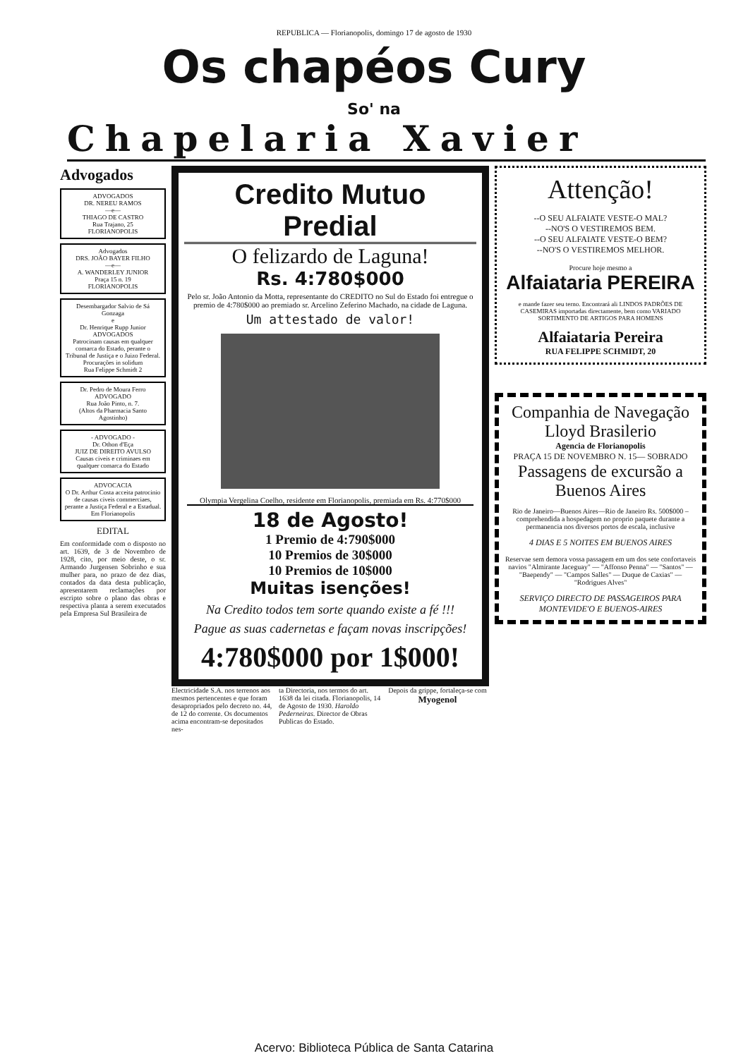REPUBLICA — Florianopolis, domingo 17 de agosto de 1930
Os chapéos Cury
So' na
Chapelaria Xavier
Advogados
ADVOGADOS
DR. NEREU RAMOS
—e—
THIAGO DE CASTRO
Rua Trajano, 25
FLORIANOPOLIS
Advogados
DRS. JOÃO BAYER FILHO
—e—
A. WANDERLEY JUNIOR
Praça 15 n. 19
FLORIANOPOLIS
Desembargador Salvio de Sá Gonzaga
e
Dr. Henrique Rupp Junior
ADVOGADOS
Patrocinam causas em qualquer comarca do Estado, perante o Tribunal de Justiça e o Juizo Federal. Procurações in solidum
Rua Felippe Schmidt 2
Dr. Pedro de Moura Ferro
ADVOGADO
Rua João Pinto, n. 7.
(Altos da Pharmacia Santo Agostinho)
- ADVOGADO -
Dr. Othon d'Eça
JUIZ DE DIREITO AVULSO
Causas civeis e criminaes em qualquer comarca do Estado
ADVOCACIA
O Dr. Arthur Costa acceita patrocinio de causas civeis commerciaes, perante a Justiça Federal e a Estadual.
Em Florianopolis
EDITAL
Em conformidade com o disposto no art. 1639, de 3 de Novembro de 1928, cito, por meio deste, o sr. Armando Jurgensen Sobrinho e sua mulher para, no prazo de dez dias, contados da data desta publicação, apresentarem reclamações por escripto sobre o plano das obras e respectiva planta a serem executados pela Empresa Sul Brasileira de
Credito Mutuo Predial
O felizardo de Laguna!
Rs. 4:780$000
Pelo sr. João Antonio da Motta, representante do CREDITO no Sul do Estado foi entregue o premio de 4:780$000 ao premiado sr. Arcelino Zeferino Machado, na cidade de Laguna.
Um attestado de valor!
Olympia Vergelina Coelho, residente em Florianopolis, premiada em Rs. 4:770$000
18 de Agosto!
1 Premio de 4:790$000
10 Premios de 30$000
10 Premios de 10$000
Muitas isenções!
Na Credito todos tem sorte quando existe a fé !!!
Pague as suas cadernetas e façam novas inscripções!
4:780$000 por 1$000!
Electricidade S.A. nos terrenos aos mesmos pertencentes e que foram desapropriados pelo decreto no. 44, de 12 do corrente. Os documentos acima encontram-se depositados nes-
ta Directoria, nos termos do art. 1638 da lei citada. Florianopolis, 14 de Agosto de 1930. Haroldo Pederneiras. Director de Obras Publicas do Estado.
Depois da grippe, fortaleça-se com
Myogenol
Attenção!
--O SEU ALFAIATE VESTE-O MAL?
--NO'S O VESTIREMOS BEM.
--O SEU ALFAIATE VESTE-O BEM?
--NO'S O VESTIREMOS MELHOR.
Procure hoje mesmo a
Alfaiataria PEREIRA
e mande fazer seu terno. Encontrará ali LINDOS PADRÕES DE CASEMIRAS importadas directamente, bem como VARIADO SORTIMENTO DE ARTIGOS PARA HOMENS
Alfaiataria Pereira
RUA FELIPPE SCHMIDT, 20
Companhia de Navegação Lloyd Brasilerio
Agencia de Florianopolis
PRAÇA 15 DE NOVEMBRO N. 15— SOBRADO
Passagens de excursão a Buenos Aires
Rio de Janeiro—Buenos Aires—Rio de Janeiro Rs. 500$000 – comprehendida a hospedagem no proprio paquete durante a permanencia nos diversos portos de escala, inclusive
4 DIAS E 5 NOITES EM BUENOS AIRES
Reservae sem demora vossa passagem em um dos sete confortaveis navios "Almirante Jaceguay" — "Affonso Penna" — "Santos" — "Baependy" — "Campos Salles" — Duque de Caxias" — "Rodrigues Alves"
SERVIÇO DIRECTO DE PASSAGEIROS PARA MONTEVIDE'O E BUENOS-AIRES
Acervo: Biblioteca Pública de Santa Catarina